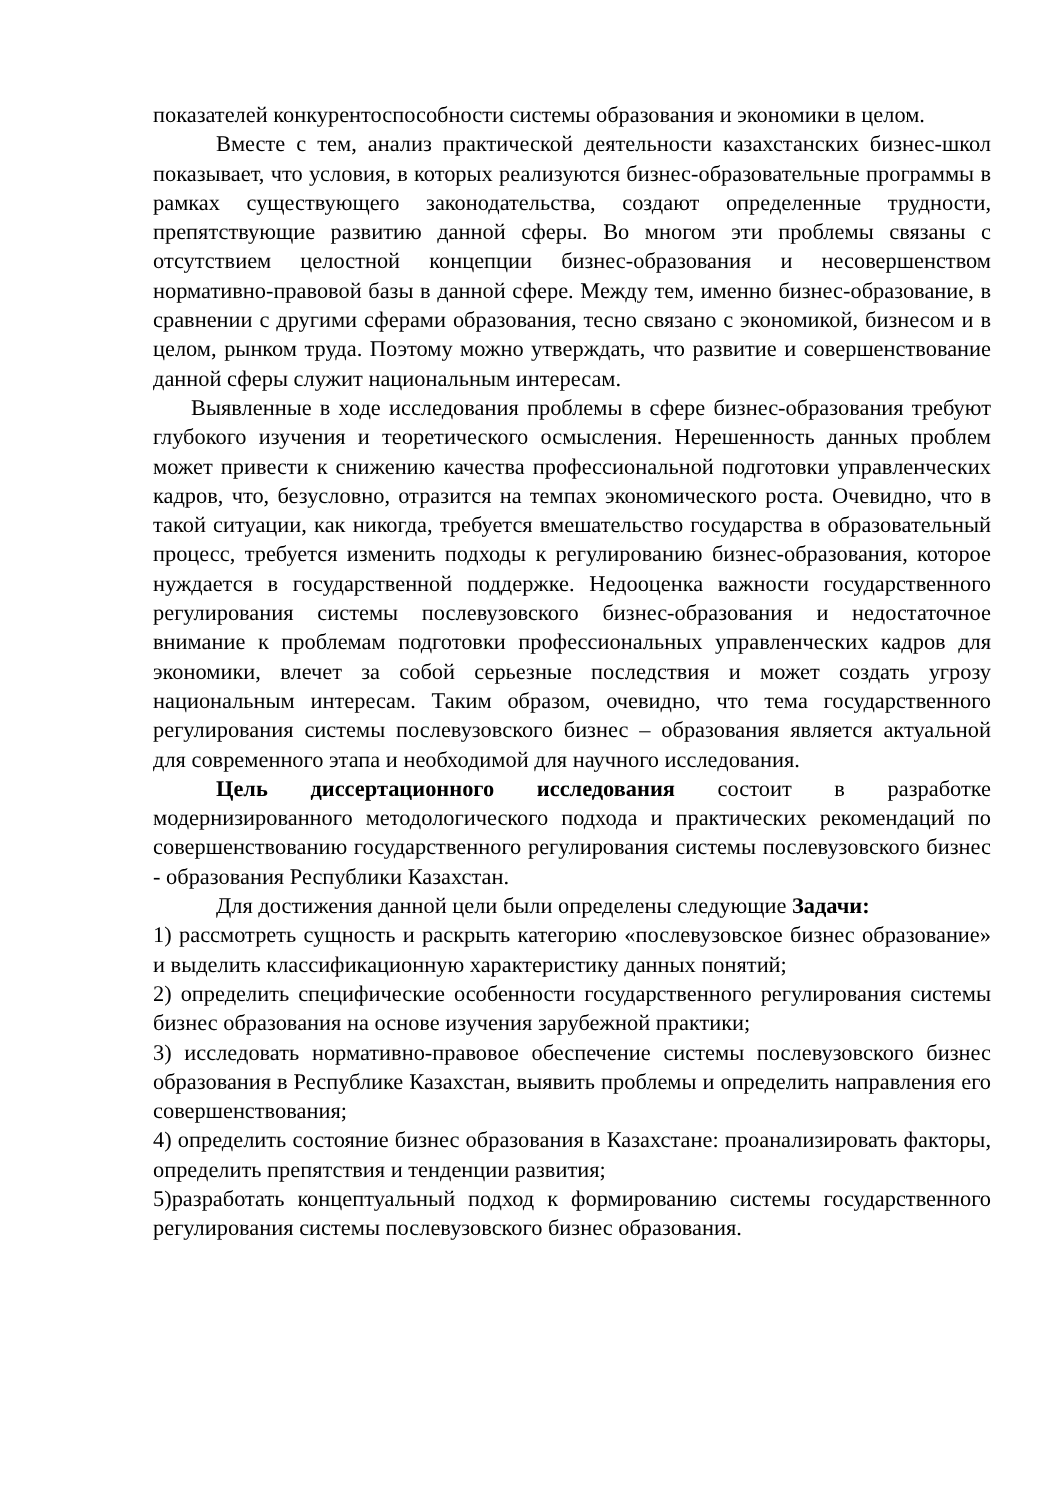показателей конкурентоспособности системы образования и экономики в целом.
Вместе с тем, анализ практической деятельности казахстанских бизнес-школ показывает, что условия, в которых реализуются бизнес-образовательные программы в рамках существующего законодательства, создают определенные трудности, препятствующие развитию данной сферы. Во многом эти проблемы связаны с отсутствием целостной концепции бизнес-образования и несовершенством нормативно-правовой базы в данной сфере. Между тем, именно бизнес-образование, в сравнении с другими сферами образования, тесно связано с экономикой, бизнесом и в целом, рынком труда. Поэтому можно утверждать, что развитие и совершенствование данной сферы служит национальным интересам.
Выявленные в ходе исследования проблемы в сфере бизнес-образования требуют глубокого изучения и теоретического осмысления. Нерешенность данных проблем может привести к снижению качества профессиональной подготовки управленческих кадров, что, безусловно, отразится на темпах экономического роста. Очевидно, что в такой ситуации, как никогда, требуется вмешательство государства в образовательный процесс, требуется изменить подходы к регулированию бизнес-образования, которое нуждается в государственной поддержке. Недооценка важности государственного регулирования системы послевузовского бизнес-образования и недостаточное внимание к проблемам подготовки профессиональных управленческих кадров для экономики, влечет за собой серьезные последствия и может создать угрозу национальным интересам. Таким образом, очевидно, что тема государственного регулирования системы послевузовского бизнес – образования является актуальной для современного этапа и необходимой для научного исследования.
Цель диссертационного исследования состоит в разработке модернизированного методологического подхода и практических рекомендаций по совершенствованию государственного регулирования системы послевузовского бизнес - образования Республики Казахстан.
Для достижения данной цели были определены следующие Задачи:
1) рассмотреть сущность и раскрыть категорию «послевузовское бизнес образование» и выделить классификационную характеристику данных понятий;
2) определить специфические особенности государственного регулирования системы бизнес образования на основе изучения зарубежной практики;
3) исследовать нормативно-правовое обеспечение системы послевузовского бизнес образования в Республике Казахстан, выявить проблемы и определить направления его совершенствования;
4) определить состояние бизнес образования в Казахстане: проанализировать факторы, определить препятствия и тенденции развития;
5)разработать концептуальный подход к формированию системы государственного регулирования системы послевузовского бизнес образования.